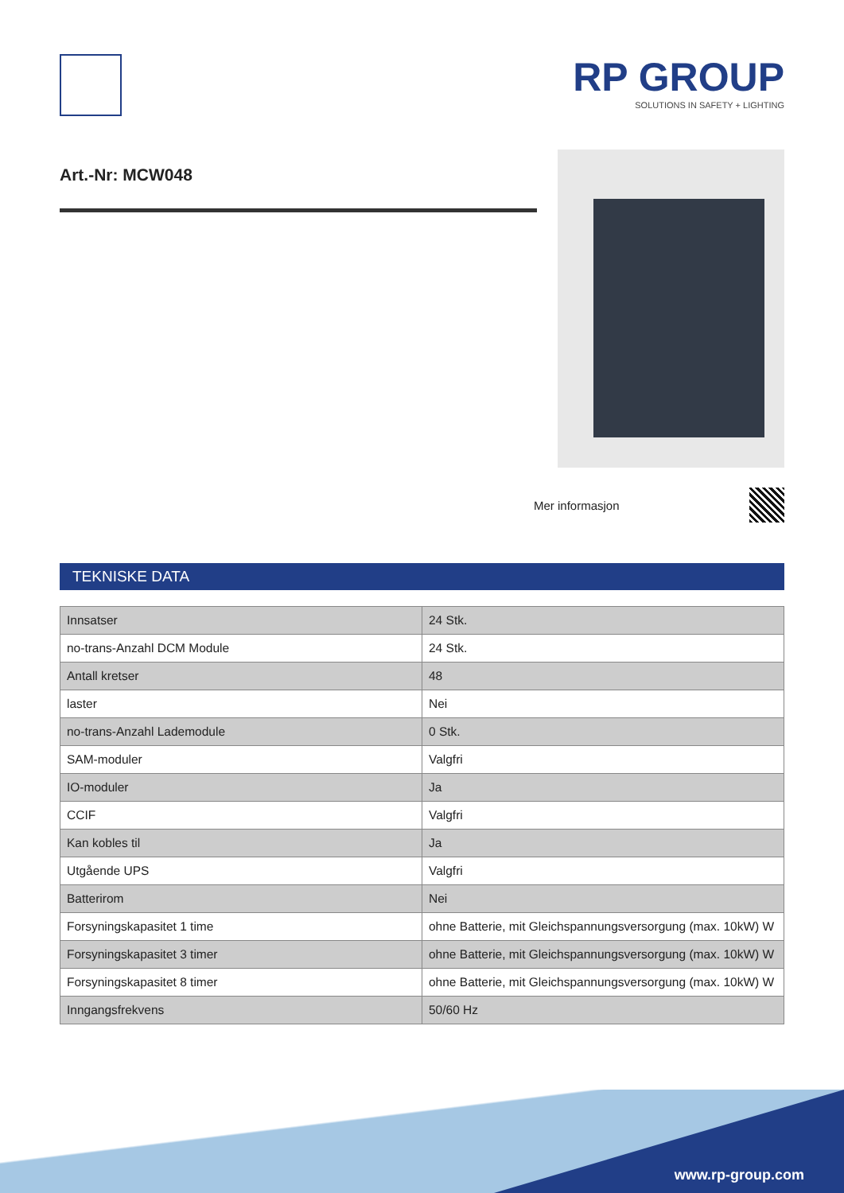RP GROUP
SOLUTIONS IN SAFETY + LIGHTING
Art.-Nr: MCW048
Mer informasjon
TEKNISKE DATA
| Innsatser | 24 Stk. |
| no-trans-Anzahl DCM Module | 24 Stk. |
| Antall kretser | 48 |
| laster | Nei |
| no-trans-Anzahl Lademodule | 0 Stk. |
| SAM-moduler | Valgfri |
| IO-moduler | Ja |
| CCIF | Valgfri |
| Kan kobles til | Ja |
| Utgående UPS | Valgfri |
| Batterirom | Nei |
| Forsyningskapasitet 1 time | ohne Batterie, mit Gleichspannungsversorgung (max. 10kW) W |
| Forsyningskapasitet 3 timer | ohne Batterie, mit Gleichspannungsversorgung (max. 10kW) W |
| Forsyningskapasitet 8 timer | ohne Batterie, mit Gleichspannungsversorgung (max. 10kW) W |
| Inngangsfrekvens | 50/60 Hz |
www.rp-group.com